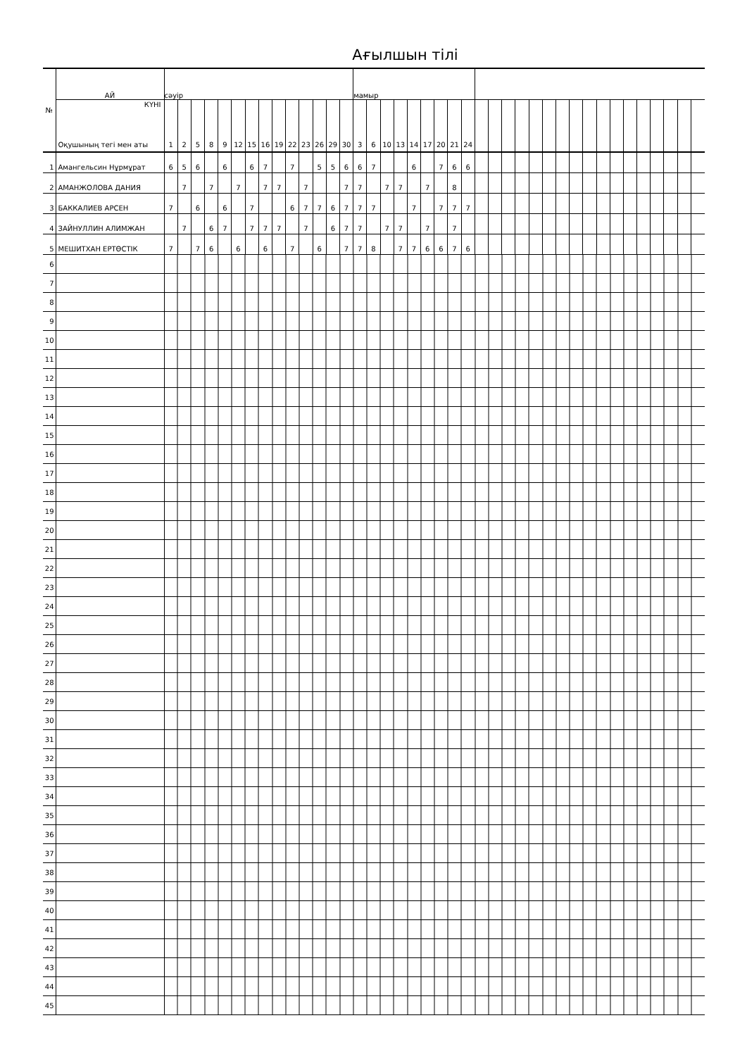Ағылшын тілі
| № | АЙ | сәуір | | | | | | | | | | | | | | мамыр | | | | | | | | | | | | | | | | | | | | | | | | | |
| --- | --- | --- | --- | --- | --- | --- | --- | --- | --- | --- | --- | --- | --- | --- | --- | --- | --- | --- | --- | --- | --- | --- | --- | --- | --- | --- | --- | --- | --- | --- | --- | --- | --- | --- | --- | --- | --- | --- | --- | --- | --- |
| | КҮНІ Оқушының тегі мен аты | 1 | 2 | 5 | 8 | 9 | 12 | 15 | 16 | 19 | 22 | 23 | 26 | 29 | 30 | 3 | 6 | 10 | 13 | 14 | 17 | 20 | 21 | 24 | | | | | | | | | | | | | | | | | |
| 1 | Амангельсин Нұрмұрат | 6 | 5 | 6 | | 6 | | 6 | 7 | | 7 | | 5 | 5 | 6 | 6 | 7 | | | 6 | | 7 | 6 | 6 | | | | | | | | | | | | | | | | | |
| 2 | АМАНЖОЛОВА ДАНИЯ | | 7 | | 7 | | 7 | | 7 | 7 | | 7 | | | 7 | 7 | | 7 | 7 | | 7 | | 8 | | | | | | | | | | | | | | | | | | |
| 3 | БАККАЛИЕВ АРСЕН | 7 | | 6 | | 6 | | 7 | | | 6 | 7 | 7 | 6 | 7 | 7 | 7 | | | 7 | | 7 | 7 | 7 | | | | | | | | | | | | | | | | | |
| 4 | ЗАЙНУЛЛИН АЛИМЖАН | | 7 | | 6 | 7 | | 7 | 7 | 7 | | 7 | | 6 | 7 | 7 | | 7 | 7 | | 7 | | 7 | | | | | | | | | | | | | | | | | | |
| 5 | МЕШИТХАН ЕРТӨСТІК | 7 | | 7 | 6 | | 6 | | 6 | | 7 | | 6 | | 7 | 7 | 8 | | 7 | 7 | 6 | 6 | 7 | 6 | | | | | | | | | | | | | | | | | |
| 6 | | | | | | | | | | | | | | | | | | | | | | | | | | | | | | | | | | | | | | | | | |
| 7 | | | | | | | | | | | | | | | | | | | | | | | | | | | | | | | | | | | | | | | | | |
| 8 | | | | | | | | | | | | | | | | | | | | | | | | | | | | | | | | | | | | | | | | | |
| 9 | | | | | | | | | | | | | | | | | | | | | | | | | | | | | | | | | | | | | | | | | |
| 10 | | | | | | | | | | | | | | | | | | | | | | | | | | | | | | | | | | | | | | | | | |
| 11 | | | | | | | | | | | | | | | | | | | | | | | | | | | | | | | | | | | | | | | | | |
| 12 | | | | | | | | | | | | | | | | | | | | | | | | | | | | | | | | | | | | | | | | | |
| 13 | | | | | | | | | | | | | | | | | | | | | | | | | | | | | | | | | | | | | | | | | |
| 14 | | | | | | | | | | | | | | | | | | | | | | | | | | | | | | | | | | | | | | | | | |
| 15 | | | | | | | | | | | | | | | | | | | | | | | | | | | | | | | | | | | | | | | | | |
| 16 | | | | | | | | | | | | | | | | | | | | | | | | | | | | | | | | | | | | | | | | | |
| 17 | | | | | | | | | | | | | | | | | | | | | | | | | | | | | | | | | | | | | | | | | |
| 18 | | | | | | | | | | | | | | | | | | | | | | | | | | | | | | | | | | | | | | | | | |
| 19 | | | | | | | | | | | | | | | | | | | | | | | | | | | | | | | | | | | | | | | | | |
| 20 | | | | | | | | | | | | | | | | | | | | | | | | | | | | | | | | | | | | | | | | | |
| 21 | | | | | | | | | | | | | | | | | | | | | | | | | | | | | | | | | | | | | | | | | |
| 22 | | | | | | | | | | | | | | | | | | | | | | | | | | | | | | | | | | | | | | | | | |
| 23 | | | | | | | | | | | | | | | | | | | | | | | | | | | | | | | | | | | | | | | | | |
| 24 | | | | | | | | | | | | | | | | | | | | | | | | | | | | | | | | | | | | | | | | | |
| 25 | | | | | | | | | | | | | | | | | | | | | | | | | | | | | | | | | | | | | | | | | |
| 26 | | | | | | | | | | | | | | | | | | | | | | | | | | | | | | | | | | | | | | | | | |
| 27 | | | | | | | | | | | | | | | | | | | | | | | | | | | | | | | | | | | | | | | | | |
| 28 | | | | | | | | | | | | | | | | | | | | | | | | | | | | | | | | | | | | | | | | | |
| 29 | | | | | | | | | | | | | | | | | | | | | | | | | | | | | | | | | | | | | | | | | |
| 30 | | | | | | | | | | | | | | | | | | | | | | | | | | | | | | | | | | | | | | | | | |
| 31 | | | | | | | | | | | | | | | | | | | | | | | | | | | | | | | | | | | | | | | | | |
| 32 | | | | | | | | | | | | | | | | | | | | | | | | | | | | | | | | | | | | | | | | | |
| 33 | | | | | | | | | | | | | | | | | | | | | | | | | | | | | | | | | | | | | | | | | |
| 34 | | | | | | | | | | | | | | | | | | | | | | | | | | | | | | | | | | | | | | | | | |
| 35 | | | | | | | | | | | | | | | | | | | | | | | | | | | | | | | | | | | | | | | | | |
| 36 | | | | | | | | | | | | | | | | | | | | | | | | | | | | | | | | | | | | | | | | | |
| 37 | | | | | | | | | | | | | | | | | | | | | | | | | | | | | | | | | | | | | | | | | |
| 38 | | | | | | | | | | | | | | | | | | | | | | | | | | | | | | | | | | | | | | | | | |
| 39 | | | | | | | | | | | | | | | | | | | | | | | | | | | | | | | | | | | | | | | | | |
| 40 | | | | | | | | | | | | | | | | | | | | | | | | | | | | | | | | | | | | | | | | | |
| 41 | | | | | | | | | | | | | | | | | | | | | | | | | | | | | | | | | | | | | | | | | |
| 42 | | | | | | | | | | | | | | | | | | | | | | | | | | | | | | | | | | | | | | | | | |
| 43 | | | | | | | | | | | | | | | | | | | | | | | | | | | | | | | | | | | | | | | | | |
| 44 | | | | | | | | | | | | | | | | | | | | | | | | | | | | | | | | | | | | | | | | | |
| 45 | | | | | | | | | | | | | | | | | | | | | | | | | | | | | | | | | | | | | | | | | |